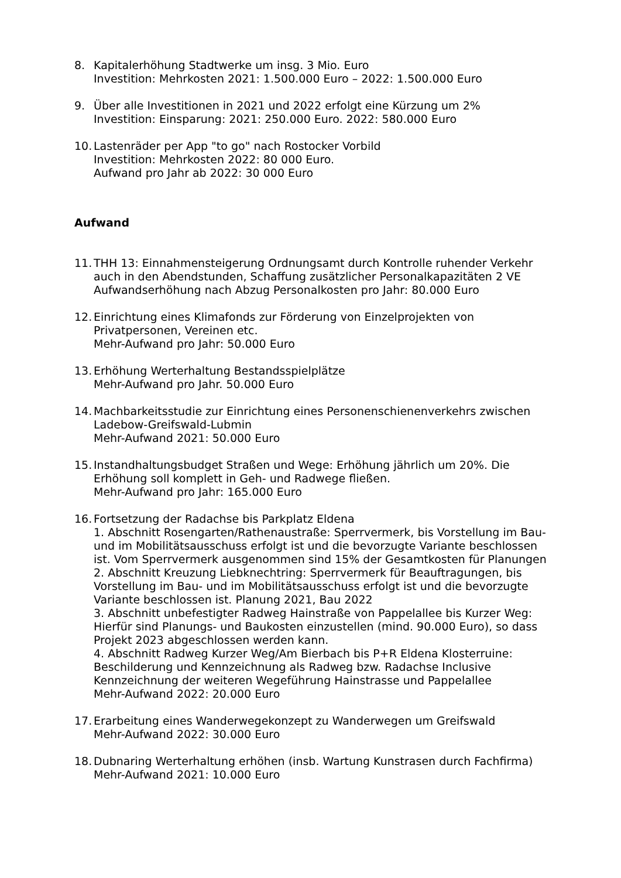8. Kapitalerhöhung Stadtwerke um insg. 3 Mio. Euro
Investition: Mehrkosten 2021: 1.500.000 Euro – 2022: 1.500.000 Euro
9. Über alle Investitionen in 2021 und 2022 erfolgt eine Kürzung um 2%
Investition: Einsparung: 2021: 250.000 Euro. 2022: 580.000 Euro
10.
Lastenräder per App "to go" nach Rostocker Vorbild
Investition: Mehrkosten 2022: 80 000 Euro.
Aufwand pro Jahr ab 2022: 30 000 Euro
Aufwand
11.
THH 13: Einnahmensteigerung Ordnungsamt durch Kontrolle ruhender Verkehr auch in den Abendstunden, Schaffung zusätzlicher Personalkapazitäten 2 VE
Aufwandserhöhung nach Abzug Personalkosten pro Jahr: 80.000 Euro
12.
Einrichtung eines Klimafonds zur Förderung von Einzelprojekten von Privatpersonen, Vereinen etc.
Mehr-Aufwand pro Jahr: 50.000 Euro
13.
Erhöhung Werterhaltung Bestandsspielplätze
Mehr-Aufwand pro Jahr. 50.000 Euro
14.
Machbarkeitsstudie zur Einrichtung eines Personenschienenverkehrs zwischen Ladebow-Greifswald-Lubmin
Mehr-Aufwand 2021: 50.000 Euro
15.
Instandhaltungsbudget Straßen und Wege: Erhöhung jährlich um 20%. Die Erhöhung soll komplett in Geh- und Radwege fließen.
Mehr-Aufwand pro Jahr: 165.000 Euro
16.
Fortsetzung der Radachse bis Parkplatz Eldena
1. Abschnitt Rosengarten/Rathenaustraße: Sperrvermerk, bis Vorstellung im Bau- und im Mobilitätsausschuss erfolgt ist und die bevorzugte Variante beschlossen ist. Vom Sperrvermerk ausgenommen sind 15% der Gesamtkosten für Planungen
2. Abschnitt Kreuzung Liebknechtring: Sperrvermerk für Beauftragungen, bis Vorstellung im Bau- und im Mobilitätsausschuss erfolgt ist und die bevorzugte Variante beschlossen ist. Planung 2021, Bau 2022
3. Abschnitt unbefestigter Radweg Hainstraße von Pappelallee bis Kurzer Weg: Hierfür sind Planungs- und Baukosten einzustellen (mind. 90.000 Euro), so dass Projekt 2023 abgeschlossen werden kann.
4. Abschnitt Radweg Kurzer Weg/Am Bierbach bis P+R Eldena Klosterruine: Beschilderung und Kennzeichnung als Radweg bzw. Radachse Inclusive Kennzeichnung der weiteren Wegeführung Hainstrasse und Pappelallee
Mehr-Aufwand 2022: 20.000 Euro
17.
Erarbeitung eines Wanderwegekonzept zu Wanderwegen um Greifswald
Mehr-Aufwand 2022: 30.000 Euro
18.
Dubnaring Werterhaltung erhöhen (insb. Wartung Kunstrasen durch Fachfirma)
Mehr-Aufwand 2021: 10.000 Euro